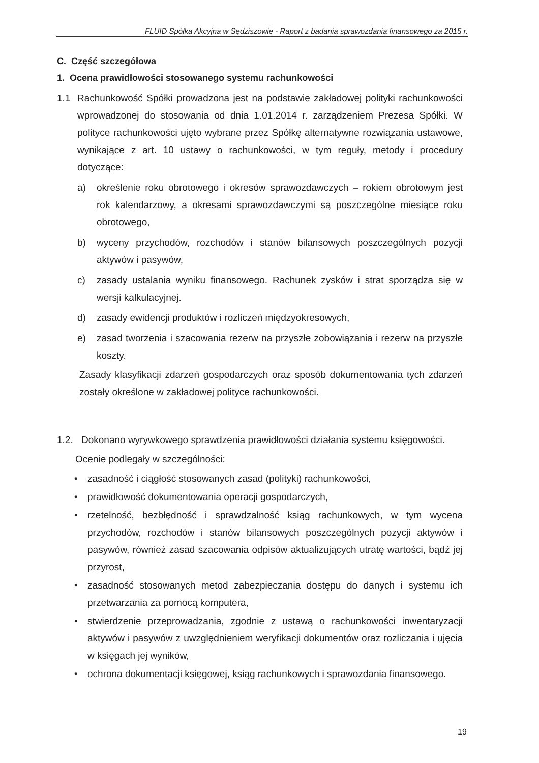FLUID Spółka Akcyjna w Sędziszowie - Raport z badania sprawozdania finansowego za 2015 r.
C. Część szczegółowa
1. Ocena prawidłowości stosowanego systemu rachunkowości
1.1 Rachunkowość Spółki prowadzona jest na podstawie zakładowej polityki rachunkowości wprowadzonej do stosowania od dnia 1.01.2014 r. zarządzeniem Prezesa Spółki. W polityce rachunkowości ujęto wybrane przez Spółkę alternatywne rozwiązania ustawowe, wynikające z art. 10 ustawy o rachunkowości, w tym reguły, metody i procedury dotyczące:
a) określenie roku obrotowego i okresów sprawozdawczych – rokiem obrotowym jest rok kalendarzowy, a okresami sprawozdawczymi są poszczególne miesiące roku obrotowego,
b) wyceny przychodów, rozchodów i stanów bilansowych poszczególnych pozycji aktywów i pasywów,
c) zasady ustalania wyniku finansowego. Rachunek zysków i strat sporządza się w wersji kalkulacyjnej.
d) zasady ewidencji produktów i rozliczeń międzyokresowych,
e) zasad tworzenia i szacowania rezerw na przyszłe zobowiązania i rezerw na przyszłe koszty.
Zasady klasyfikacji zdarzeń gospodarczych oraz sposób dokumentowania tych zdarzeń zostały określone w zakładowej polityce rachunkowości.
1.2. Dokonano wyrywkowego sprawdzenia prawidłowości działania systemu księgowości.
Ocenie podlegały w szczególności:
• zasadność i ciągłość stosowanych zasad (polityki) rachunkowości,
• prawidłowość dokumentowania operacji gospodarczych,
• rzetelność, bezbłędność i sprawdzalność ksiąg rachunkowych, w tym wycena przychodów, rozchodów i stanów bilansowych poszczególnych pozycji aktywów i pasywów, również zasad szacowania odpisów aktualizujących utratę wartości, bądź jej przyrost,
• zasadność stosowanych metod zabezpieczania dostępu do danych i systemu ich przetwarzania za pomocą komputera,
• stwierdzenie przeprowadzania, zgodnie z ustawą o rachunkowości inwentaryzacji aktywów i pasywów z uwzględnieniem weryfikacji dokumentów oraz rozliczania i ujęcia w księgach jej wyników,
• ochrona dokumentacji księgowej, ksiąg rachunkowych i sprawozdania finansowego.
19